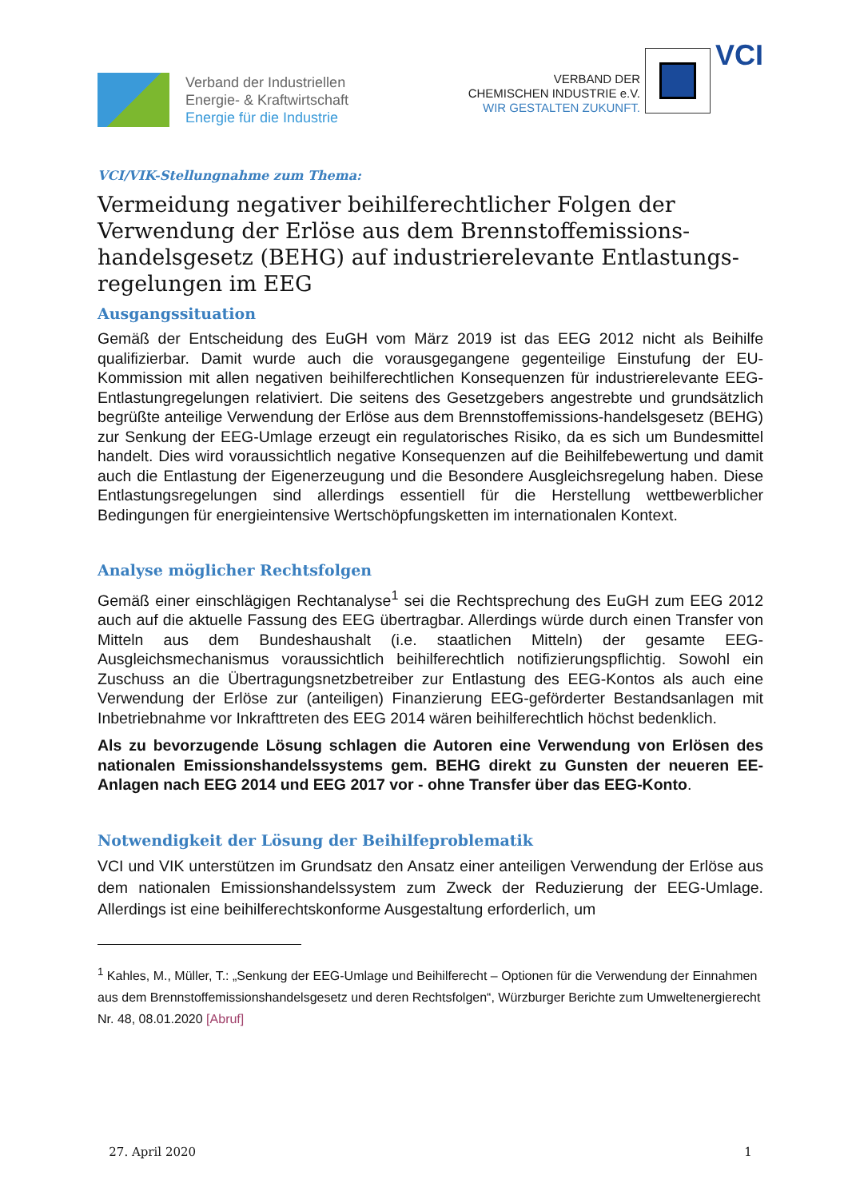Verband der Industriellen
Energie- & Kraftwirtschaft
Energie für die Industrie
VERBAND DER
CHEMISCHEN INDUSTRIE e.V.
WIR GESTALTEN ZUKUNFT.
VCI
VCI/VIK-Stellungnahme zum Thema:
Vermeidung negativer beihilferechtlicher Folgen der Verwendung der Erlöse aus dem Brennstoffemissions-handelsgesetz (BEHG) auf industrierelevante Entlastungs-regelungen im EEG
Ausgangssituation
Gemäß der Entscheidung des EuGH vom März 2019 ist das EEG 2012 nicht als Beihilfe qualifizierbar. Damit wurde auch die vorausgegangene gegenteilige Einstufung der EU-Kommission mit allen negativen beihilferechtlichen Konsequenzen für industrierelevante EEG-Entlastungregelungen relativiert. Die seitens des Gesetzgebers angestrebte und grundsätzlich begrüßte anteilige Verwendung der Erlöse aus dem Brennstoffemissions-handelsgesetz (BEHG) zur Senkung der EEG-Umlage erzeugt ein regulatorisches Risiko, da es sich um Bundesmittel handelt. Dies wird voraussichtlich negative Konsequenzen auf die Beihilfebewertung und damit auch die Entlastung der Eigenerzeugung und die Besondere Ausgleichsregelung haben. Diese Entlastungsregelungen sind allerdings essentiell für die Herstellung wettbewerblicher Bedingungen für energieintensive Wertschöpfungsketten im internationalen Kontext.
Analyse möglicher Rechtsfolgen
Gemäß einer einschlägigen Rechtanalyse<sup>1</sup> sei die Rechtsprechung des EuGH zum EEG 2012 auch auf die aktuelle Fassung des EEG übertragbar. Allerdings würde durch einen Transfer von Mitteln aus dem Bundeshaushalt (i.e. staatlichen Mitteln) der gesamte EEG-Ausgleichsmechanismus voraussichtlich beihilferechtlich notifizierungspflichtig. Sowohl ein Zuschuss an die Übertragungsnetzbetreiber zur Entlastung des EEG-Kontos als auch eine Verwendung der Erlöse zur (anteiligen) Finanzierung EEG-geförderter Bestandsanlagen mit Inbetriebnahme vor Inkrafttreten des EEG 2014 wären beihilferechtlich höchst bedenklich.
Als zu bevorzugende Lösung schlagen die Autoren eine Verwendung von Erlösen des nationalen Emissionshandelssystems gem. BEHG direkt zu Gunsten der neueren EE-Anlagen nach EEG 2014 und EEG 2017 vor - ohne Transfer über das EEG-Konto.
Notwendigkeit der Lösung der Beihilfeproblematik
VCI und VIK unterstützen im Grundsatz den Ansatz einer anteiligen Verwendung der Erlöse aus dem nationalen Emissionshandelssystem zum Zweck der Reduzierung der EEG-Umlage. Allerdings ist eine beihilferechtskonforme Ausgestaltung erforderlich, um
<sup>1</sup> Kahles, M., Müller, T.: „Senkung der EEG-Umlage und Beihilferecht – Optionen für die Verwendung der Einnahmen aus dem Brennstoffemissionshandelsgesetz und deren Rechtsfolgen“, Würzburger Berichte zum Umweltenergierecht Nr. 48, 08.01.2020 [Abruf]
27. April 2020 1